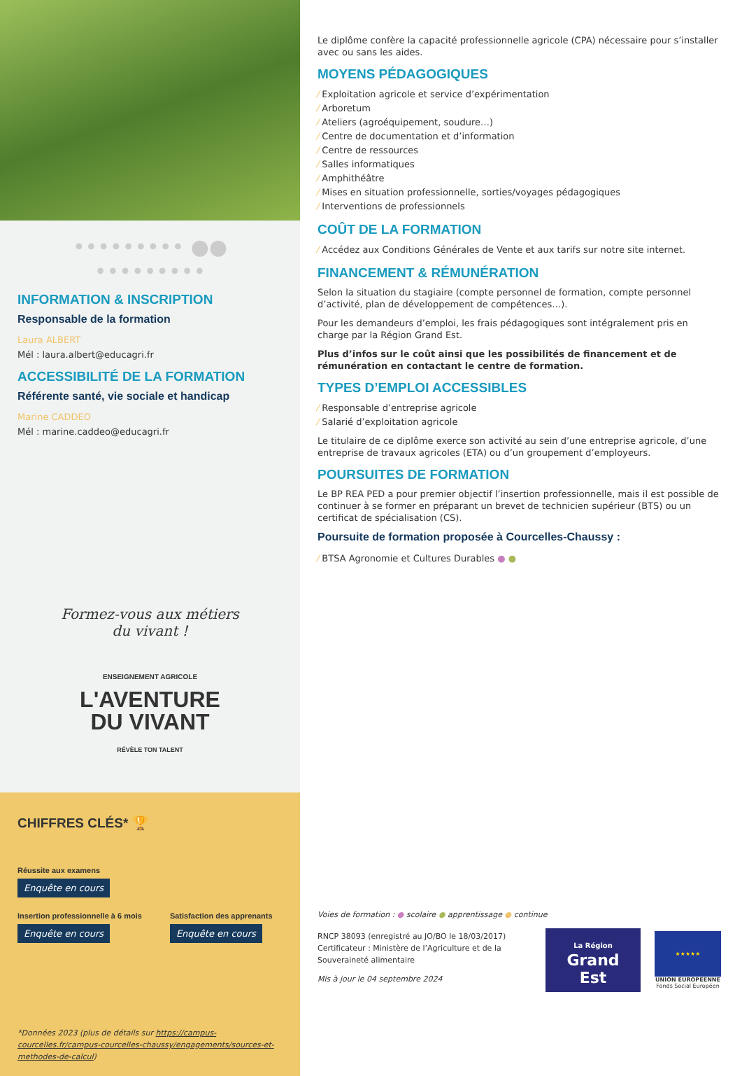••••••••• ●● •••••••••
INFORMATION & INSCRIPTION
Responsable de la formation
Laura ALBERT
Mél : laura.albert@educagri.fr
ACCESSIBILITÉ DE LA FORMATION
Référente santé, vie sociale et handicap
Marine CADDEO
Mél : marine.caddeo@educagri.fr
Formez-vous aux métiers
du vivant !
ENSEIGNEMENT AGRICOLE
L'AVENTURE
DU VIVANT
RÉVÈLE TON TALENT
CHIFFRES CLÉS* 🏆
Réussite aux examens
Enquête en cours
Insertion professionnelle à 6 mois
Enquête en cours
Satisfaction des apprenants
Enquête en cours
*Données 2023 (plus de détails sur https://campus-courcelles.fr/campus-courcelles-chaussy/engagements/sources-et-methodes-de-calcul)
Le diplôme confère la capacité professionnelle agricole (CPA) nécessaire pour s’installer avec ou sans les aides.
MOYENS PÉDAGOGIQUES
⁄ Exploitation agricole et service d’expérimentation
⁄ Arboretum
⁄ Ateliers (agroéquipement, soudure…)
⁄ Centre de documentation et d’information
⁄ Centre de ressources
⁄ Salles informatiques
⁄ Amphithéâtre
⁄ Mises en situation professionnelle, sorties/voyages pédagogiques
⁄ Interventions de professionnels
COÛT DE LA FORMATION
⁄ Accédez aux Conditions Générales de Vente et aux tarifs sur notre site internet.
FINANCEMENT & RÉMUNÉRATION
Selon la situation du stagiaire (compte personnel de formation, compte personnel d’activité, plan de développement de compétences…).
Pour les demandeurs d’emploi, les frais pédagogiques sont intégralement pris en charge par la Région Grand Est.
Plus d’infos sur le coût ainsi que les possibilités de financement et de rémunération en contactant le centre de formation.
TYPES D’EMPLOI ACCESSIBLES
⁄ Responsable d’entreprise agricole
⁄ Salarié d’exploitation agricole
Le titulaire de ce diplôme exerce son activité au sein d’une entreprise agricole, d’une entreprise de travaux agricoles (ETA) ou d’un groupement d’employeurs.
POURSUITES DE FORMATION
Le BP REA PED a pour premier objectif l’insertion professionnelle, mais il est possible de continuer à se former en préparant un brevet de technicien supérieur (BTS) ou un certificat de spécialisation (CS).
Poursuite de formation proposée à Courcelles-Chaussy :
⁄ BTSA Agronomie et Cultures Durables ● ●
Voies de formation : ● scolaire ● apprentissage ● continue
RNCP 38093 (enregistré au JO/BO le 18/03/2017)
Certificateur : Ministère de l’Agriculture et de la Souveraineté alimentaire
Mis à jour le 04 septembre 2024
La Région
Grand Est
★★★★★
UNION EUROPEENNE
Fonds Social Européen